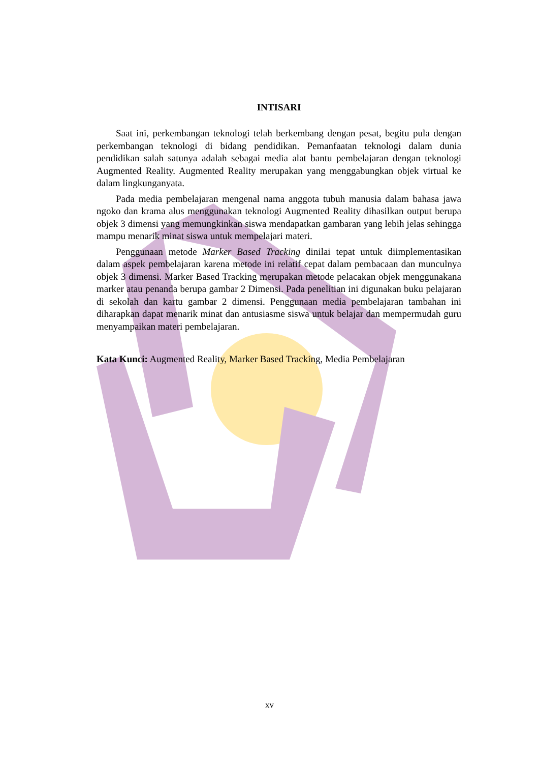INTISARI
Saat ini, perkembangan teknologi telah berkembang dengan pesat, begitu pula dengan perkembangan teknologi di bidang pendidikan. Pemanfaatan teknologi dalam dunia pendidikan salah satunya adalah sebagai media alat bantu pembelajaran dengan teknologi Augmented Reality. Augmented Reality merupakan yang menggabungkan objek virtual ke dalam lingkunganyata.
Pada media pembelajaran mengenal nama anggota tubuh manusia dalam bahasa jawa ngoko dan krama alus menggunakan teknologi Augmented Reality dihasilkan output berupa objek 3 dimensi yang memungkinkan siswa mendapatkan gambaran yang lebih jelas sehingga mampu menarik minat siswa untuk mempelajari materi.
Penggunaan metode Marker Based Tracking dinilai tepat untuk diimplementasikan dalam aspek pembelajaran karena metode ini relatif cepat dalam pembacaan dan munculnya objek 3 dimensi. Marker Based Tracking merupakan metode pelacakan objek menggunakana marker atau penanda berupa gambar 2 Dimensi. Pada penelitian ini digunakan buku pelajaran di sekolah dan kartu gambar 2 dimensi. Penggunaan media pembelajaran tambahan ini diharapkan dapat menarik minat dan antusiasme siswa untuk belajar dan mempermudah guru menyampaikan materi pembelajaran.
Kata Kunci: Augmented Reality, Marker Based Tracking, Media Pembelajaran
xv